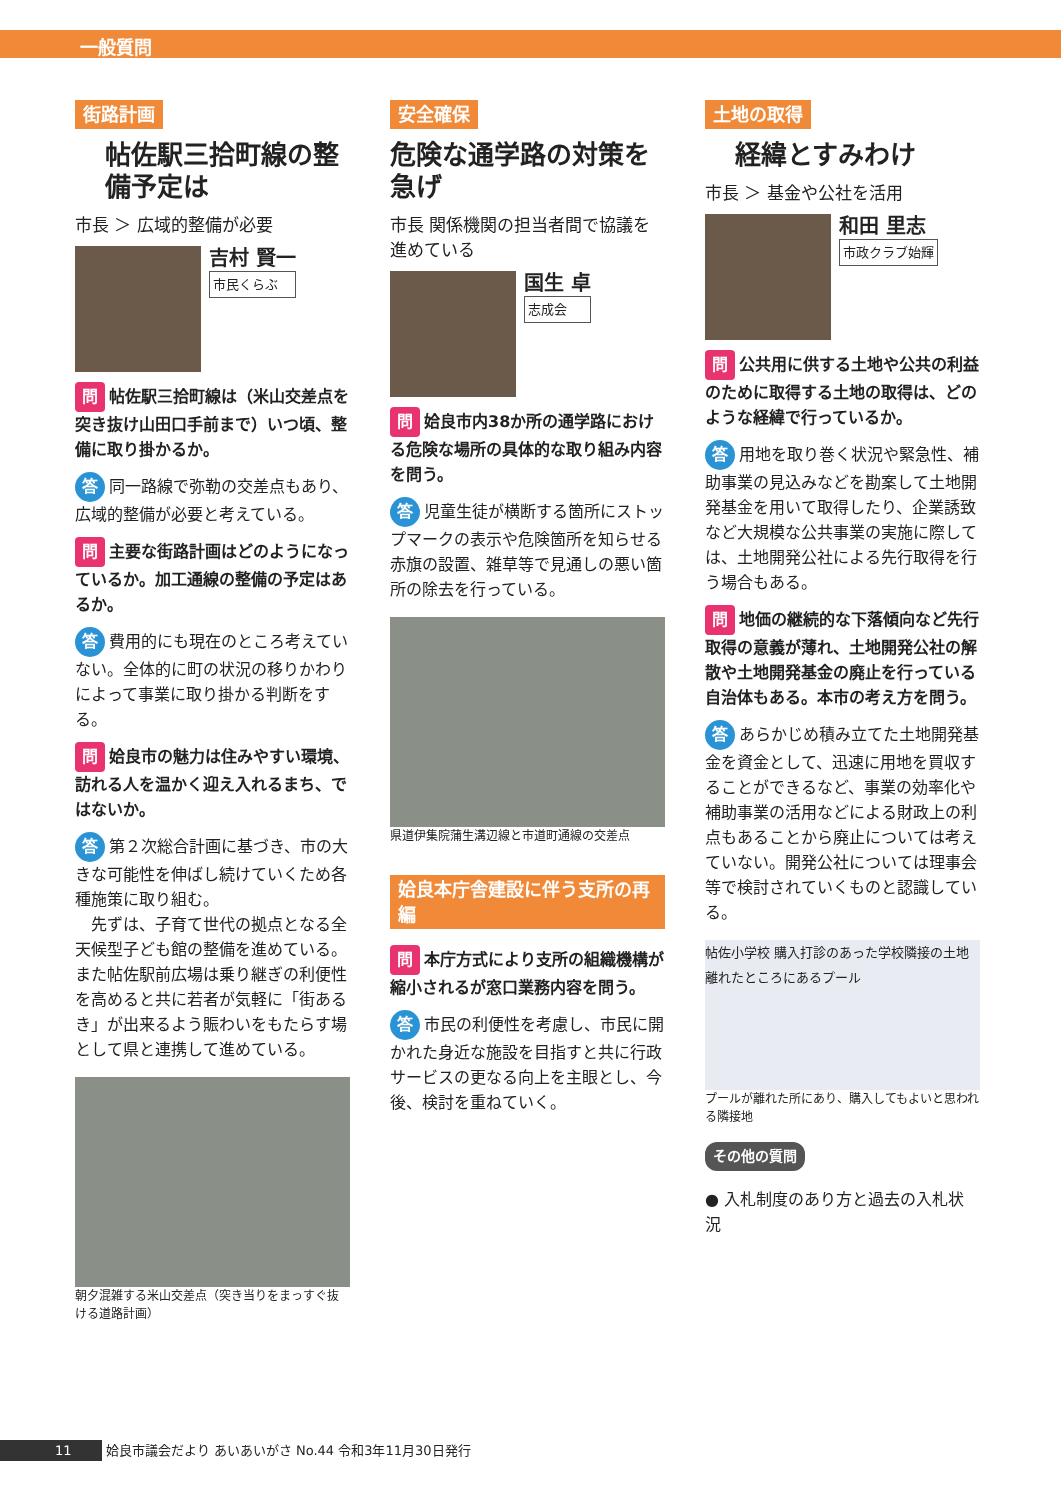一般質問
街路計画
帖佐駅三拾町線の整備予定は
市長 ＞ 広域的整備が必要
吉村 賢一 市民くらぶ
問 帖佐駅三拾町線は（米山交差点を突き抜け山田口手前まで）いつ頃、整備に取り掛かるか。
答 同一路線で弥勒の交差点もあり、広域的整備が必要と考えている。
問 主要な街路計画はどのようになっているか。加工通線の整備の予定はあるか。
答 費用的にも現在のところ考えていない。全体的に町の状況の移りかわりによって事業に取り掛かる判断をする。
問 姶良市の魅力は住みやすい環境、訪れる人を温かく迎え入れるまち、ではないか。
答 第２次総合計画に基づき、市の大きな可能性を伸ばし続けていくため各種施策に取り組む。
　先ずは、子育て世代の拠点となる全天候型子ども館の整備を進めている。また帖佐駅前広場は乗り継ぎの利便性を高めると共に若者が気軽に「街あるき」が出来るよう賑わいをもたらす場として県と連携して進めている。
朝夕混雑する米山交差点（突き当りをまっすぐ抜ける道路計画）
安全確保
危険な通学路の対策を急げ
市長 関係機関の担当者間で協議を進めている
国生 卓 志成会
問 姶良市内38か所の通学路における危険な場所の具体的な取り組み内容を問う。
答 児童生徒が横断する箇所にストップマークの表示や危険箇所を知らせる赤旗の設置、雑草等で見通しの悪い箇所の除去を行っている。
県道伊集院蒲生溝辺線と市道町通線の交差点
姶良本庁舎建設に伴う支所の再編
問 本庁方式により支所の組織機構が縮小されるが窓口業務内容を問う。
答 市民の利便性を考慮し、市民に開かれた身近な施設を目指すと共に行政サービスの更なる向上を主眼とし、今後、検討を重ねていく。
土地の取得
経緯とすみわけ
市長 ＞ 基金や公社を活用
和田 里志 市政クラブ始輝
問 公共用に供する土地や公共の利益のために取得する土地の取得は、どのような経緯で行っているか。
答 用地を取り巻く状況や緊急性、補助事業の見込みなどを勘案して土地開発基金を用いて取得したり、企業誘致など大規模な公共事業の実施に際しては、土地開発公社による先行取得を行う場合もある。
問 地価の継続的な下落傾向など先行取得の意義が薄れ、土地開発公社の解散や土地開発基金の廃止を行っている自治体もある。本市の考え方を問う。
答 あらかじめ積み立てた土地開発基金を資金として、迅速に用地を買収することができるなど、事業の効率化や補助事業の活用などによる財政上の利点もあることから廃止については考えていない。開発公社については理事会等で検討されていくものと認識している。
帖佐小学校 購入打診のあった学校隣接の土地 離れたところにあるプール
プールが離れた所にあり、購入してもよいと思われる隣接地
その他の質問
● 入札制度のあり方と過去の入札状況
11 姶良市議会だより あいあいがさ No.44 令和3年11月30日発行